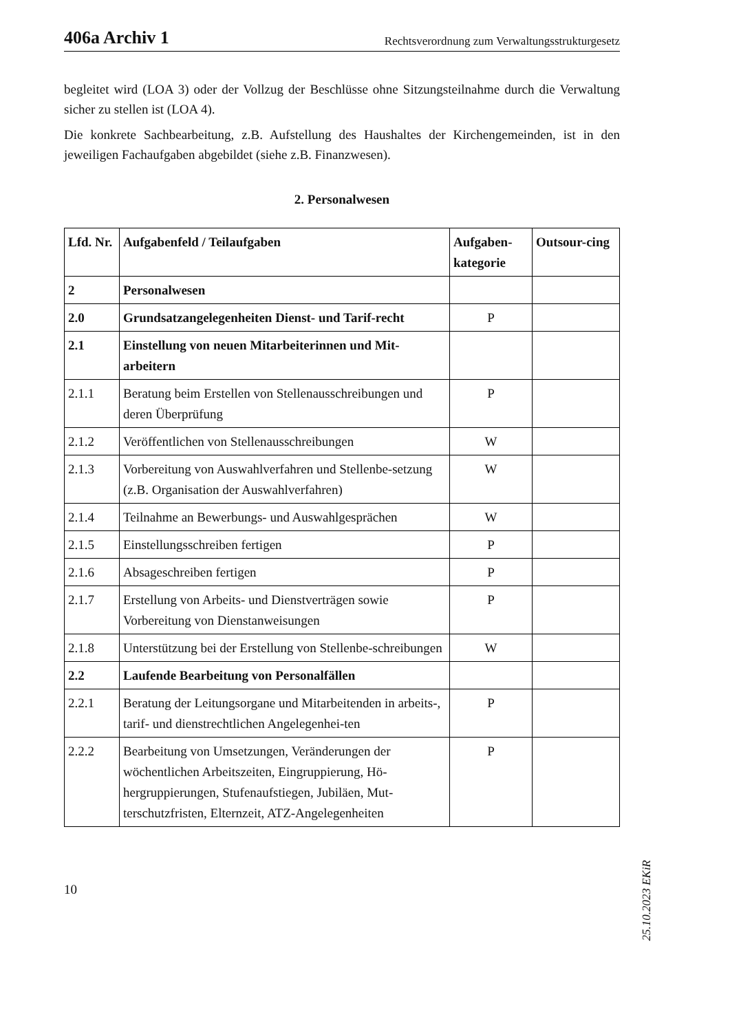406a Archiv 1 Rechtsverordnung zum Verwaltungsstrukturgesetz
begleitet wird (LOA 3) oder der Vollzug der Beschlüsse ohne Sitzungsteilnahme durch die Verwaltung sicher zu stellen ist (LOA 4).
Die konkrete Sachbearbeitung, z.B. Aufstellung des Haushaltes der Kirchengemeinden, ist in den jeweiligen Fachaufgaben abgebildet (siehe z.B. Finanzwesen).
2. Personalwesen
| Lfd. Nr. | Aufgabenfeld / Teilaufgaben | Aufgaben-kategorie | Outsour-cing |
| --- | --- | --- | --- |
| 2 | Personalwesen | | |
| 2.0 | Grundsatzangelegenheiten Dienst- und Tarif-recht | P | |
| 2.1 | Einstellung von neuen Mitarbeiterinnen und Mit-arbeitern | | |
| 2.1.1 | Beratung beim Erstellen von Stellenausschreibungen und deren Überprüfung | P | |
| 2.1.2 | Veröffentlichen von Stellenausschreibungen | W | |
| 2.1.3 | Vorbereitung von Auswahlverfahren und Stellenbe-setzung (z.B. Organisation der Auswahlverfahren) | W | |
| 2.1.4 | Teilnahme an Bewerbungs- und Auswahlgesprächen | W | |
| 2.1.5 | Einstellungsschreiben fertigen | P | |
| 2.1.6 | Absageschreiben fertigen | P | |
| 2.1.7 | Erstellung von Arbeits- und Dienstverträgen sowie Vorbereitung von Dienstanweisungen | P | |
| 2.1.8 | Unterstützung bei der Erstellung von Stellenbe-schreibungen | W | |
| 2.2 | Laufende Bearbeitung von Personalfällen | | |
| 2.2.1 | Beratung der Leitungsorgane und Mitarbeitenden in arbeits-, tarif- und dienstrechtlichen Angelegenhei-ten | P | |
| 2.2.2 | Bearbeitung von Umsetzungen, Veränderungen der wöchentlichen Arbeitszeiten, Eingruppierung, Hö-hergruppierungen, Stufenaufstiegen, Jubiläen, Mut-terschutzfristen, Elternzeit, ATZ-Angelegenheiten | P | |
10
25.10.2023 EKiR